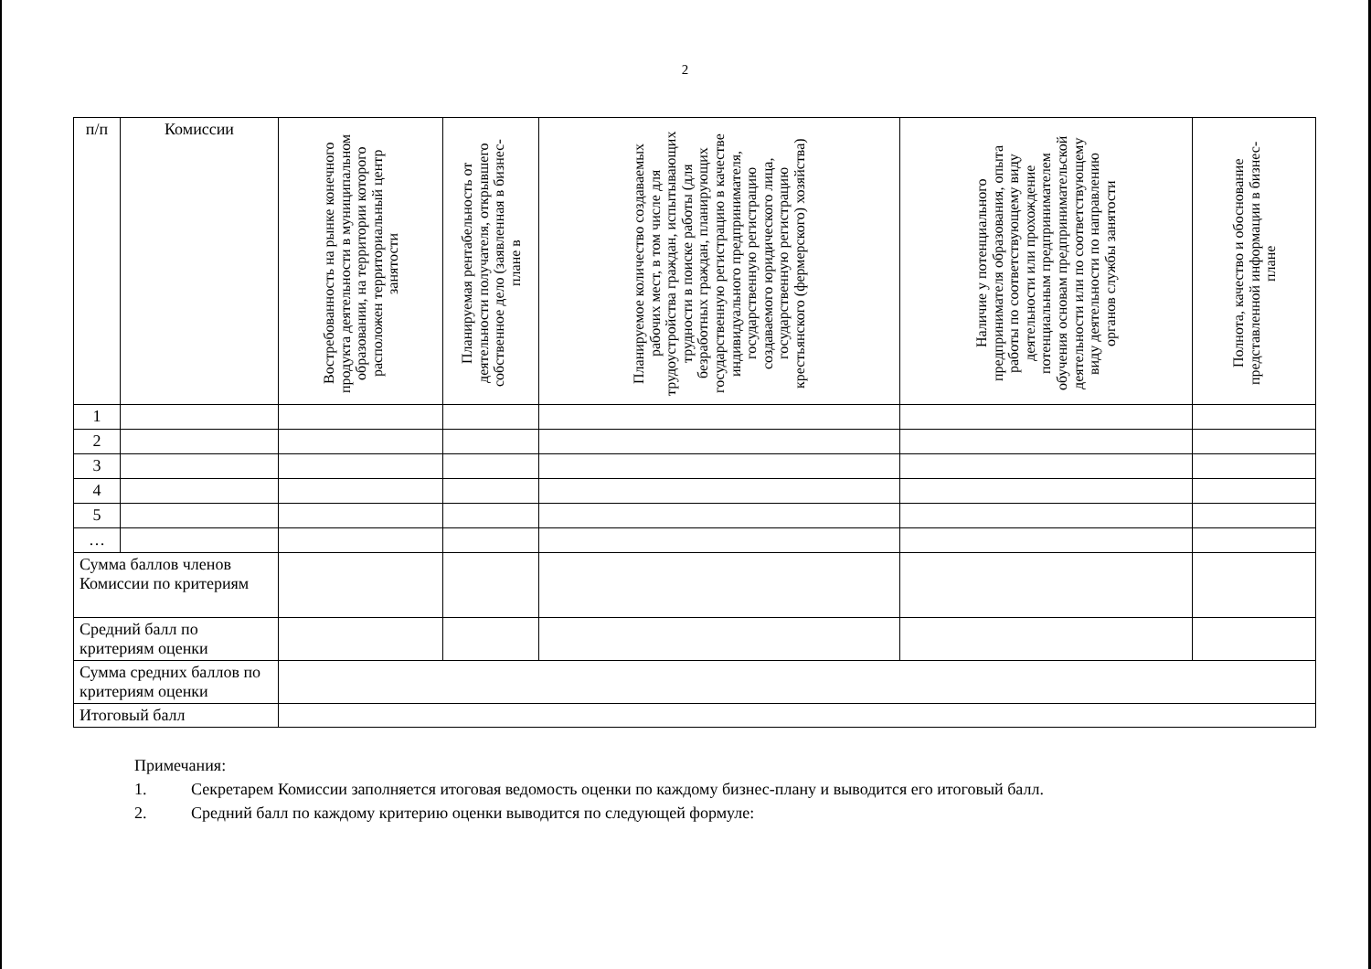2
| п/п | Комиссии | Востребованность на рынке конечного продукта деятельности в муниципальном образовании, на территории которого расположен территориальный центр занятости | Планируемая рентабельность от деятельности получателя, открывшего собственное дело (заявленная в бизнес-плане в | Планируемое количество создаваемых рабочих мест, в том числе для трудоустройства граждан, испытывающих трудности в поиске работы (для безработных граждан, планирующих государственную регистрацию в качестве индивидуального предпринимателя, государственную регистрацию создаваемого юридического лица, государственную регистрацию крестьянского (фермерского) хозяйства) | Наличие у потенциального предпринимателя образования, опыта работы по соответствующему виду деятельности или прохождение потенциальным предпринимателем обучения основам предпринимательской деятельности или по соответствующему виду деятельности по направлению органов службы занятости | Полнота, качество и обоснование представленной информации в бизнес-плане |
| --- | --- | --- | --- | --- | --- | --- |
| 1 | | | | | | |
| 2 | | | | | | |
| 3 | | | | | | |
| 4 | | | | | | |
| 5 | | | | | | |
| … | | | | | | |
| Сумма баллов членов Комиссии по критериям | | | | | | |
| Средний балл по критериям оценки | | | | | | |
| Сумма средних баллов по критериям оценки | | | | | | |
| Итоговый балл | | | | | | |
Примечания:
1. Секретарем Комиссии заполняется итоговая ведомость оценки по каждому бизнес-плану и выводится его итоговый балл.
2. Средний балл по каждому критерию оценки выводится по следующей формуле: